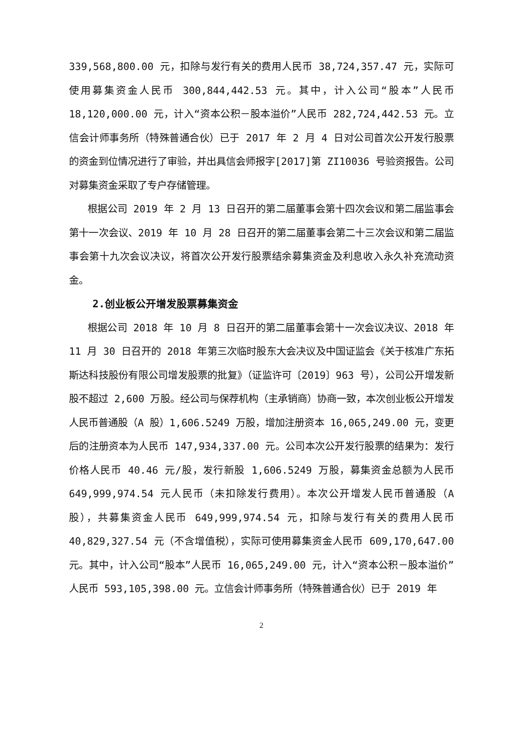339,568,800.00 元，扣除与发行有关的费用人民币 38,724,357.47 元，实际可使用募集资金人民币 300,844,442.53 元。其中，计入公司“股本”人民币 18,120,000.00 元，计入“资本公积－股本溢价”人民币 282,724,442.53 元。立信会计师事务所（特殊普通合伙）已于 2017 年 2 月 4 日对公司首次公开发行股票的资金到位情况进行了审验，并出具信会师报字[2017]第 ZI10036 号验资报告。公司对募集资金采取了专户存储管理。
根据公司 2019 年 2 月 13 日召开的第二届董事会第十四次会议和第二届监事会第十一次会议、2019 年 10 月 28 日召开的第二届董事会第二十三次会议和第二届监事会第十九次会议决议，将首次公开发行股票结余募集资金及利息收入永久补充流动资金。
2.创业板公开增发股票募集资金
根据公司 2018 年 10 月 8 日召开的第二届董事会第十一次会议决议、2018 年 11 月 30 日召开的 2018 年第三次临时股东大会决议及中国证监会《关于核准广东拓斯达科技股份有限公司增发股票的批复》（证监许可〔2019〕963 号），公司公开增发新股不超过 2,600 万股。经公司与保荐机构（主承销商）协商一致，本次创业板公开增发人民币普通股（A 股）1,606.5249 万股，增加注册资本 16,065,249.00 元，变更后的注册资本为人民币 147,934,337.00 元。公司本次公开发行股票的结果为：发行价格人民币 40.46 元/股，发行新股 1,606.5249 万股，募集资金总额为人民币 649,999,974.54 元人民币（未扣除发行费用）。本次公开增发人民币普通股（A 股），共募集资金人民币 649,999,974.54 元，扣除与发行有关的费用人民币 40,829,327.54 元（不含增值税），实际可使用募集资金人民币 609,170,647.00 元。其中，计入公司“股本”人民币 16,065,249.00 元，计入“资本公积－股本溢价”人民币 593,105,398.00 元。立信会计师事务所（特殊普通合伙）已于 2019 年
2